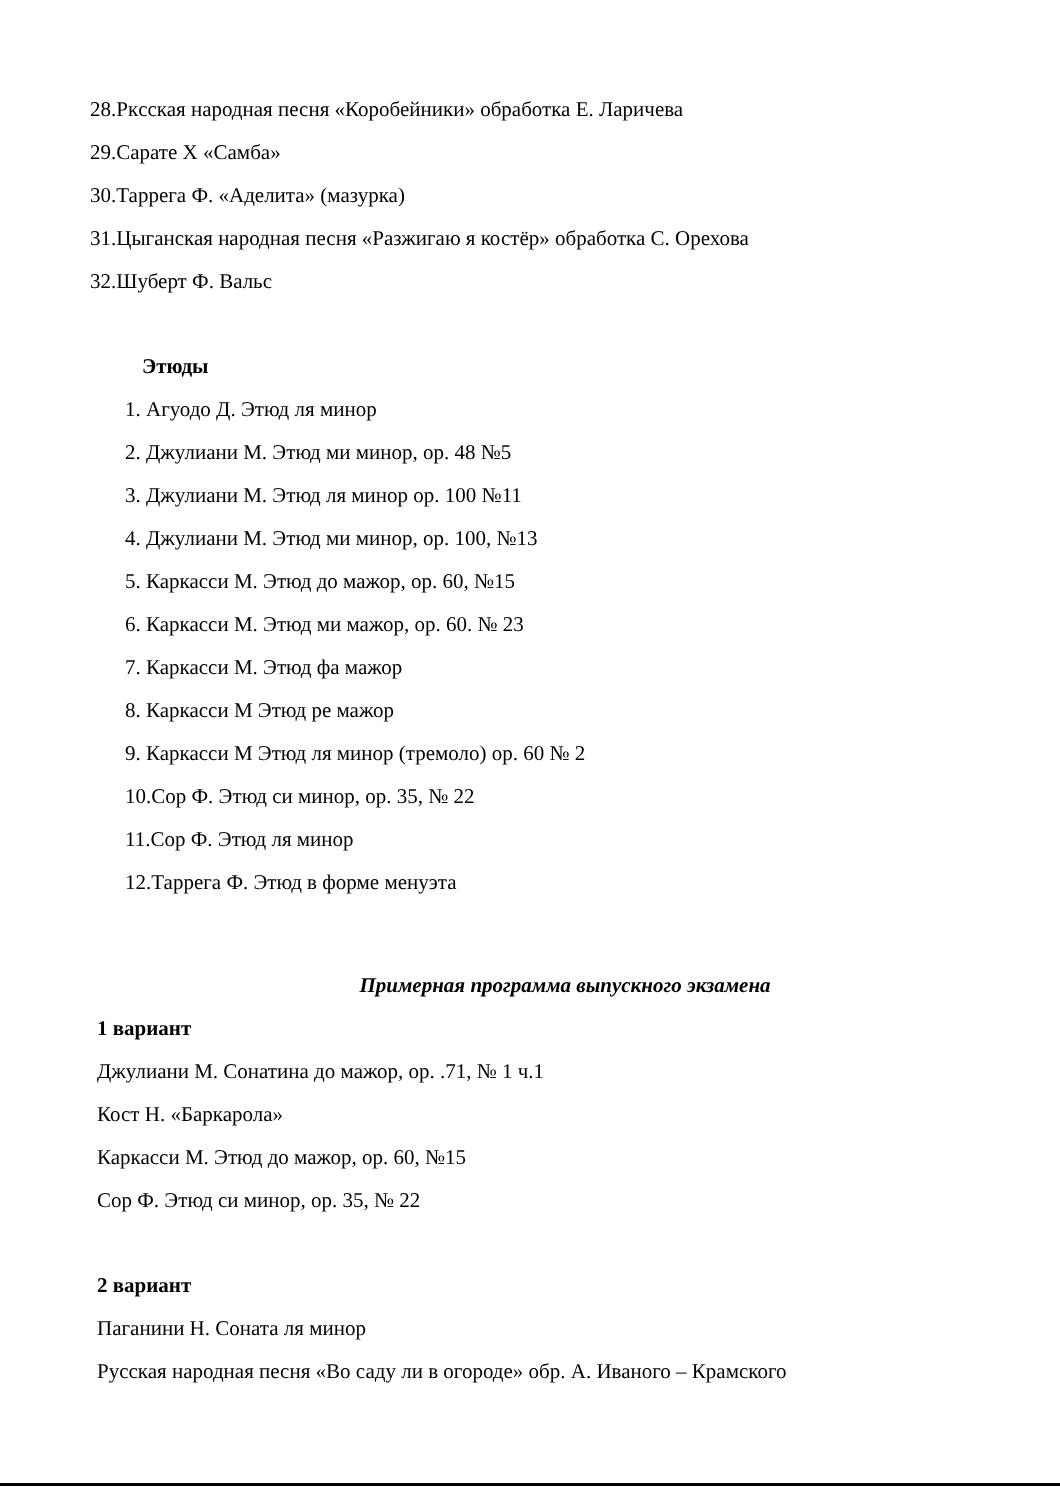28.Ркcская народная песня «Коробейники» обработка Е. Ларичева
29.Сарате Х «Самба»
30.Таррега Ф. «Аделита» (мазурка)
31.Цыганская народная песня «Разжигаю я костёр» обработка С. Орехова
32.Шуберт Ф. Вальс
Этюды
1. Агуодо Д. Этюд ля минор
2. Джулиани М. Этюд ми минор, ор. 48 №5
3. Джулиани М. Этюд ля минор ор. 100 №11
4. Джулиани М. Этюд ми минор, ор. 100, №13
5. Каркасси М. Этюд до мажор, ор. 60, №15
6. Каркасси М. Этюд ми мажор, ор. 60. № 23
7. Каркасси М. Этюд фа мажор
8. Каркасси М Этюд ре мажор
9. Каркасси М Этюд ля минор (тремоло) ор. 60 № 2
10.Сор Ф. Этюд си минор, ор. 35, № 22
11.Сор Ф. Этюд ля минор
12.Таррега Ф. Этюд в форме менуэта
Примерная программа выпускного экзамена
1 вариант
Джулиани М. Сонатина до мажор, ор. .71, № 1 ч.1
Кост Н. «Баркарола»
Каркасси М. Этюд до мажор, ор. 60, №15
Сор Ф. Этюд си минор, ор. 35, № 22
2 вариант
Паганини Н. Соната ля минор
Русская народная песня «Во саду ли в огороде» обр. А. Иваного – Крамского